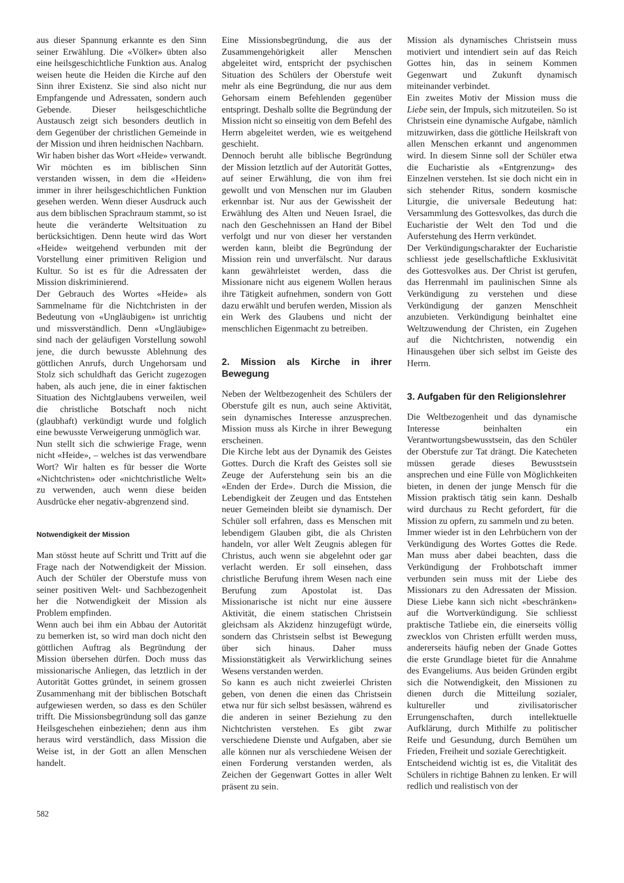aus dieser Spannung erkannte es den Sinn seiner Erwählung. Die «Völker» übten also eine heilsgeschichtliche Funktion aus. Analog weisen heute die Heiden die Kirche auf den Sinn ihrer Existenz. Sie sind also nicht nur Empfangende und Adressaten, sondern auch Gebende. Dieser heilsgeschichtliche Austausch zeigt sich besonders deutlich in dem Gegenüber der christlichen Gemeinde in der Mission und ihren heidnischen Nachbarn.
Wir haben bisher das Wort «Heide» verwandt. Wir möchten es im biblischen Sinn verstanden wissen, in dem die «Heiden» immer in ihrer heilsgeschichtlichen Funktion gesehen werden. Wenn dieser Ausdruck auch aus dem biblischen Sprachraum stammt, so ist heute die veränderte Weltsituation zu berücksichtigen. Denn heute wird das Wort «Heide» weitgehend verbunden mit der Vorstellung einer primitiven Religion und Kultur. So ist es für die Adressaten der Mission diskriminierend.
Der Gebrauch des Wortes «Heide» als Sammelname für die Nichtchristen in der Bedeutung von «Ungläubigen» ist unrichtig und missverständlich. Denn «Ungläubige» sind nach der geläufigen Vorstellung sowohl jene, die durch bewusste Ablehnung des göttlichen Anrufs, durch Ungehorsam und Stolz sich schuldhaft das Gericht zugezogen haben, als auch jene, die in einer faktischen Situation des Nichtglaubens verweilen, weil die christliche Botschaft noch nicht (glaubhaft) verkündigt wurde und folglich eine bewusste Verweigerung unmöglich war.
Nun stellt sich die schwierige Frage, wenn nicht «Heide», – welches ist das verwendbare Wort? Wir halten es für besser die Worte «Nichtchristen» oder «nichtchristliche Welt» zu verwenden, auch wenn diese beiden Ausdrücke eher negativ-abgrenzend sind.
Notwendigkeit der Mission
Man stösst heute auf Schritt und Tritt auf die Frage nach der Notwendigkeit der Mission. Auch der Schüler der Oberstufe muss von seiner positiven Welt- und Sachbezogenheit her die Notwendigkeit der Mission als Problem empfinden.
Wenn auch bei ihm ein Abbau der Autorität zu bemerken ist, so wird man doch nicht den göttlichen Auftrag als Begründung der Mission übersehen dürfen. Doch muss das missionarische Anliegen, das letztlich in der Autorität Gottes gründet, in seinem grossen Zusammenhang mit der biblischen Botschaft aufgewiesen werden, so dass es den Schüler trifft. Die Missionsbegründung soll das ganze Heilsgeschehen einbeziehen; denn aus ihm heraus wird verständlich, dass Mission die Weise ist, in der Gott an allen Menschen handelt.
Eine Missionsbegründung, die aus der Zusammengehörigkeit aller Menschen abgeleitet wird, entspricht der psychischen Situation des Schülers der Oberstufe weit mehr als eine Begründung, die nur aus dem Gehorsam einem Befehlenden gegenüber entspringt. Deshalb sollte die Begründung der Mission nicht so einseitig von dem Befehl des Herrn abgeleitet werden, wie es weitgehend geschieht.
Dennoch beruht alle biblische Begründung der Mission letztlich auf der Autorität Gottes, auf seiner Erwählung, die von ihm frei gewollt und von Menschen nur im Glauben erkennbar ist. Nur aus der Gewissheit der Erwählung des Alten und Neuen Israel, die nach den Geschehnissen an Hand der Bibel verfolgt und nur von dieser her verstanden werden kann, bleibt die Begründung der Mission rein und unverfälscht. Nur daraus kann gewährleistet werden, dass die Missionare nicht aus eigenem Wollen heraus ihre Tätigkeit aufnehmen, sondern von Gott dazu erwählt und berufen werden, Mission als ein Werk des Glaubens und nicht der menschlichen Eigenmacht zu betreiben.
2. Mission als Kirche in ihrer Bewegung
Neben der Weltbezogenheit des Schülers der Oberstufe gilt es nun, auch seine Aktivität, sein dynamisches Interesse anzusprechen. Mission muss als Kirche in ihrer Bewegung erscheinen.
Die Kirche lebt aus der Dynamik des Geistes Gottes. Durch die Kraft des Geistes soll sie Zeuge der Auferstehung sein bis an die «Enden der Erde». Durch die Mission, die Lebendigkeit der Zeugen und das Entstehen neuer Gemeinden bleibt sie dynamisch. Der Schüler soll erfahren, dass es Menschen mit lebendigem Glauben gibt, die als Christen handeln, vor aller Welt Zeugnis ablegen für Christus, auch wenn sie abgelehnt oder gar verlacht werden. Er soll einsehen, dass christliche Berufung ihrem Wesen nach eine Berufung zum Apostolat ist. Das Missionarische ist nicht nur eine äussere Aktivität, die einem statischen Christsein gleichsam als Akzidenz hinzugefügt würde, sondern das Christsein selbst ist Bewegung über sich hinaus. Daher muss Missionstätigkeit als Verwirklichung seines Wesens verstanden werden.
So kann es auch nicht zweierlei Christen geben, von denen die einen das Christsein etwa nur für sich selbst besässen, während es die anderen in seiner Beziehung zu den Nichtchristen verstehen. Es gibt zwar verschiedene Dienste und Aufgaben, aber sie alle können nur als verschiedene Weisen der einen Forderung verstanden werden, als Zeichen der Gegenwart Gottes in aller Welt präsent zu sein.
Mission als dynamisches Christsein muss motiviert und intendiert sein auf das Reich Gottes hin, das in seinem Kommen Gegenwart und Zukunft dynamisch miteinander verbindet.
Ein zweites Motiv der Mission muss die Liebe sein, der Impuls, sich mitzuteilen. So ist Christsein eine dynamische Aufgabe, nämlich mitzuwirken, dass die göttliche Heilskraft von allen Menschen erkannt und angenommen wird. In diesem Sinne soll der Schüler etwa die Eucharistie als «Entgrenzung» des Einzelnen verstehen. Ist sie doch nicht ein in sich stehender Ritus, sondern kosmische Liturgie, die universale Bedeutung hat: Versammlung des Gottesvolkes, das durch die Eucharistie der Welt den Tod und die Auferstehung des Herrn verkündet.
Der Verkündigungscharakter der Eucharistie schliesst jede gesellschaftliche Exklusivität des Gottesvolkes aus. Der Christ ist gerufen, das Herrenmahl im paulinischen Sinne als Verkündigung zu verstehen und diese Verkündigung der ganzen Menschheit anzubieten. Verkündigung beinhaltet eine Weltzuwendung der Christen, ein Zugehen auf die Nichtchristen, notwendig ein Hinausgehen über sich selbst im Geiste des Herrn.
3. Aufgaben für den Religionslehrer
Die Weltbezogenheit und das dynamische Interesse beinhalten ein Verantwortungsbewusstsein, das den Schüler der Oberstufe zur Tat drängt. Die Katecheten müssen gerade dieses Bewusstsein ansprechen und eine Fülle von Möglichkeiten bieten, in denen der junge Mensch für die Mission praktisch tätig sein kann. Deshalb wird durchaus zu Recht gefordert, für die Mission zu opfern, zu sammeln und zu beten.
Immer wieder ist in den Lehrbüchern von der Verkündigung des Wortes Gottes die Rede. Man muss aber dabei beachten, dass die Verkündigung der Frohbotschaft immer verbunden sein muss mit der Liebe des Missionars zu den Adressaten der Mission. Diese Liebe kann sich nicht «beschränken» auf die Wortverkündigung. Sie schliesst praktische Tatliebe ein, die einerseits völlig zwecklos von Christen erfüllt werden muss, andererseits häufig neben der Gnade Gottes die erste Grundlage bietet für die Annahme des Evangeliums. Aus beiden Gründen ergibt sich die Notwendigkeit, den Missionen zu dienen durch die Mitteilung sozialer, kultureller und zivilisatorischer Errungenschaften, durch intellektuelle Aufklärung, durch Mithilfe zu politischer Reife und Gesundung, durch Bemühen um Frieden, Freiheit und soziale Gerechtigkeit.
Entscheidend wichtig ist es, die Vitalität des Schülers in richtige Bahnen zu lenken. Er will redlich und realistisch von der
582